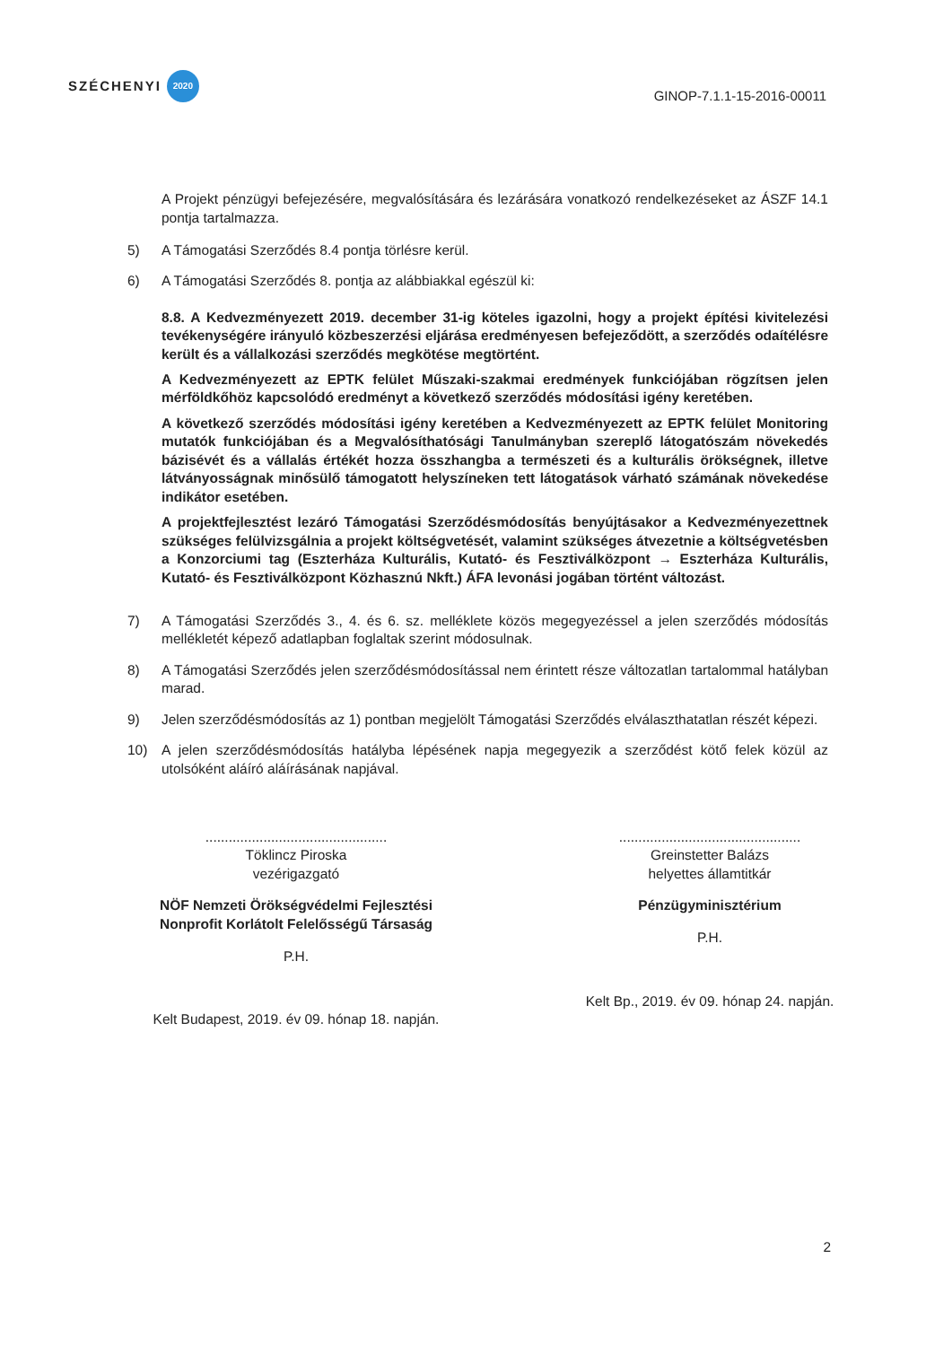SZÉCHENYI 2020
GINOP-7.1.1-15-2016-00011
A Projekt pénzügyi befejezésére, megvalósítására és lezárására vonatkozó rendelkezéseket az ÁSZF 14.1 pontja tartalmazza.
5) A Támogatási Szerződés 8.4 pontja törlésre kerül.
6) A Támogatási Szerződés 8. pontja az alábbiakkal egészül ki:
8.8. A Kedvezményezett 2019. december 31-ig köteles igazolni, hogy a projekt építési kivitelezési tevékenységére irányuló közbeszerzési eljárása eredményesen befejeződött, a szerződés odaítélésre került és a vállalkozási szerződés megkötése megtörtént.
A Kedvezményezett az EPTK felület Műszaki-szakmai eredmények funkciójában rögzítsen jelen mérföldkőhöz kapcsolódó eredményt a következő szerződés módosítási igény keretében.
A következő szerződés módosítási igény keretében a Kedvezményezett az EPTK felület Monitoring mutatók funkciójában és a Megvalósíthatósági Tanulmányban szereplő látogatószám növekedés bázisévét és a vállalás értékét hozza összhangba a természeti és a kulturális örökségnek, illetve látványosságnak minősülő támogatott helyszíneken tett látogatások várható számának növekedése indikátor esetében.
A projektfejlesztést lezáró Támogatási Szerződésmódosítás benyújtásakor a Kedvezményezettnek szükséges felülvizsgálnia a projekt költségvetését, valamint szükséges átvezetnie a költségvetésben a Konzorciumi tag (Eszterháza Kulturális, Kutató- és Fesztiválközpont → Eszterháza Kulturális, Kutató- és Fesztiválközpont Közhasznú Nkft.) ÁFA levonási jogában történt változást.
7) A Támogatási Szerződés 3., 4. és 6. sz. melléklete közös megegyezéssel a jelen szerződés módosítás mellékletét képező adatlapban foglaltak szerint módosulnak.
8) A Támogatási Szerződés jelen szerződésmódosítással nem érintett része változatlan tartalommal hatályban marad.
9) Jelen szerződésmódosítás az 1) pontban megjelölt Támogatási Szerződés elválaszthatatlan részét képezi.
10) A jelen szerződésmódosítás hatályba lépésének napja megegyezik a szerződést kötő felek közül az utolsóként aláíró aláírásának napjával.
...............................................
Töklincz Piroska
vezérigazgató
NÖF Nemzeti Örökségvédelmi Fejlesztési Nonprofit Korlátolt Felelősségű Társaság
P.H.
Kelt Budapest, 2019. év 09. hónap 18. napján.
...............................................
Greinstetter Balázs
helyettes államtitkár
Pénzügyminisztérium
P.H.
Kelt Bp., 2019. év 09. hónap 24. napján.
2